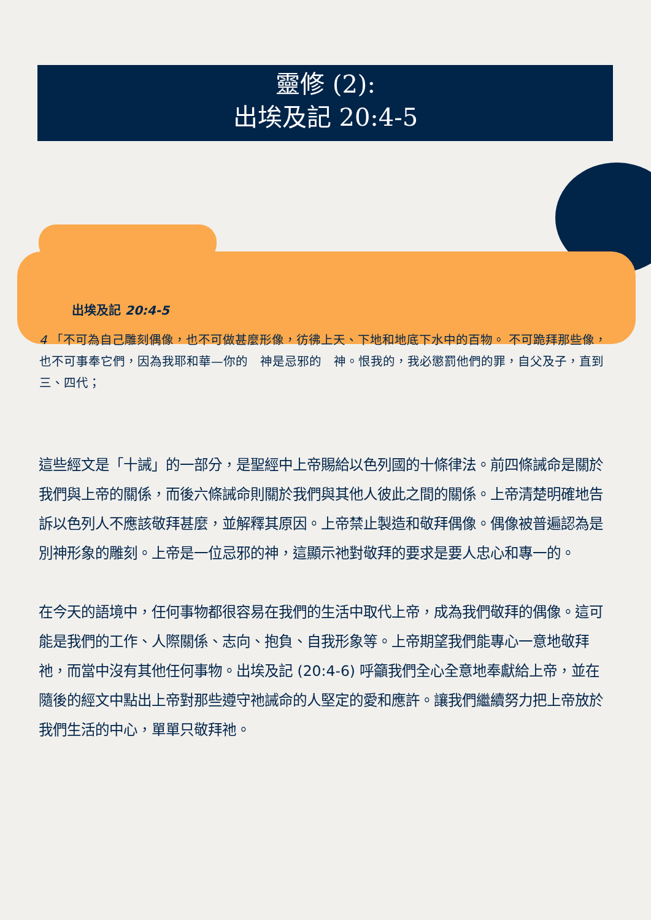靈修 (2):
出埃及記 20:4-5
出埃及記 20:4-5
4 「不可為自己雕刻偶像，也不可做甚麼形像，彷彿上天、下地和地底下水中的百物。 不可跪拜那些像，也不可事奉它們，因為我耶和華—你的　神是忌邪的　神。恨我的，我必懲罰他們的罪，自父及子，直到三、四代；
這些經文是「十誡」的一部分，是聖經中上帝賜給以色列國的十條律法。前四條誡命是關於我們與上帝的關係，而後六條誡命則關於我們與其他人彼此之間的關係。上帝清楚明確地告訴以色列人不應該敬拜甚麼，並解釋其原因。上帝禁止製造和敬拜偶像。偶像被普遍認為是別神形象的雕刻。上帝是一位忌邪的神，這顯示祂對敬拜的要求是要人忠心和專一的。
在今天的語境中，任何事物都很容易在我們的生活中取代上帝，成為我們敬拜的偶像。這可能是我們的工作、人際關係、志向、抱負、自我形象等。上帝期望我們能專心一意地敬拜祂，而當中沒有其他任何事物。出埃及記 (20:4-6) 呼籲我們全心全意地奉獻給上帝，並在隨後的經文中點出上帝對那些遵守祂誡命的人堅定的愛和應許。讓我們繼續努力把上帝放於我們生活的中心，單單只敬拜祂。